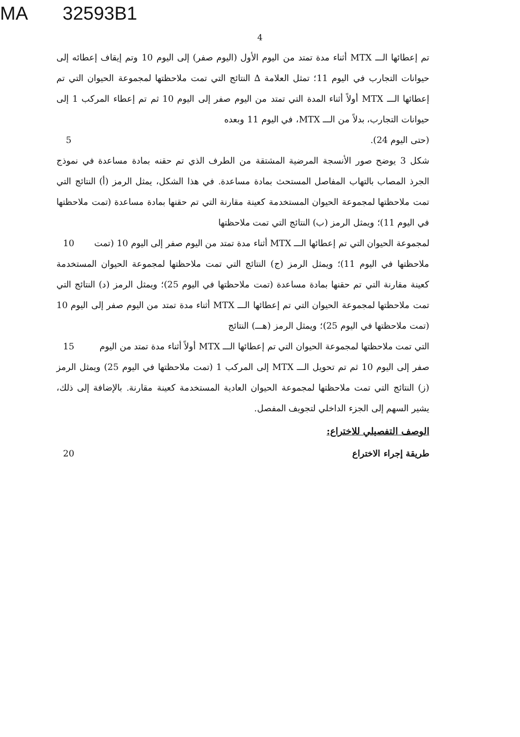MA 32593B1
4
تم إعطائها الـــ MTX أثناء مدة تمتد من اليوم الأول (اليوم صفر) إلى اليوم 10 وتم إيقاف إعطائه إلى حيوانات التجارب في اليوم 11؛ تمثل العلامة ∆ النتائج التي تمت ملاحظتها لمجموعة الحيوان التي تم إعطائها الـــ MTX أولاً أثناء المدة التي تمتد من اليوم صفر إلى اليوم 10 ثم تم إعطاء المركب 1 إلى حيوانات التجارب، بدلاً من الـــ MTX، في اليوم 11 وبعده
(حتى اليوم 24). 5
شكل 3 يوضح صور الأنسجة المرضية المشتقة من الطرف الذي تم حقنه بمادة مساعدة في نموذج الجرذ المصاب بالتهاب المفاصل المستحث بمادة مساعدة. في هذا الشكل، يمثل الرمز (أ) النتائج التي تمت ملاحظتها لمجموعة الحيوان المستخدمة كعينة مقارنة التي تم حقنها بمادة مساعدة (تمت ملاحظتها في اليوم 11)؛ ويمثل الرمز (ب) النتائج التي تمت ملاحظتها
لمجموعة الحيوان التي تم إعطائها الـــ MTX أثناء مدة تمتد من اليوم صفر إلى اليوم 10 (تمت
10
ملاحظتها في اليوم 11)؛ ويمثل الرمز (ج) النتائج التي تمت ملاحظتها لمجموعة الحيوان المستخدمة كعينة مقارنة التي تم حقنها بمادة مساعدة (تمت ملاحظتها في اليوم 25)؛ ويمثل الرمز (د) النتائج التي تمت ملاحظتها لمجموعة الحيوان التي تم إعطائها الـــ MTX أثناء مدة تمتد من اليوم صفر إلى اليوم 10 (تمت ملاحظتها في اليوم 25)؛ ويمثل الرمز (هـــ) النتائج
التي تمت ملاحظتها لمجموعة الحيوان التي تم إعطائها الـــ MTX أولاً أثناء مدة تمتد من اليوم
15
صفر إلى اليوم 10 ثم تم تحويل الـــ MTX إلى المركب 1 (تمت ملاحظتها في اليوم 25) ويمثل الرمز (ز) النتائج التي تمت ملاحظتها لمجموعة الحيوان العادية المستخدمة كعينة مقارنة. بالإضافة إلى ذلك، يشير السهم إلى الجزء الداخلي لتجويف المفصل.
الوصف التفصيلي للاختراع:
طريقة إجراء الاختراع 20